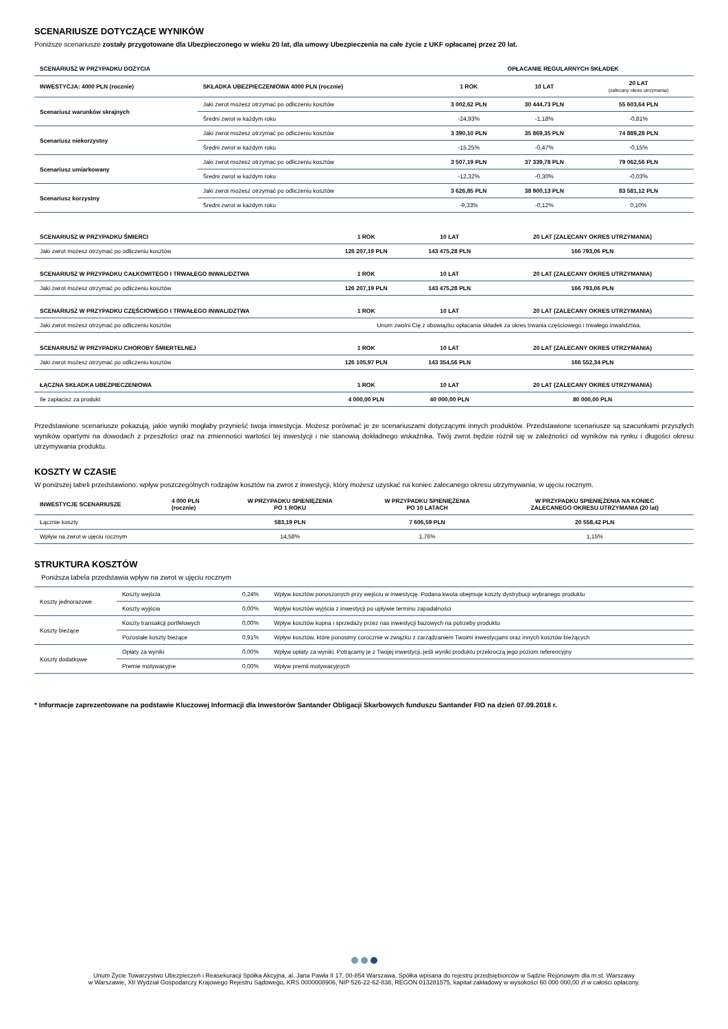SCENARIUSZE DOTYCZĄCE WYNIKÓW
Poniższe scenariusze zostały przygotowane dla Ubezpieczonego w wieku 20 lat, dla umowy Ubezpieczenia na całe życie z UKF opłacanej przez 20 lat.
| SCENARIUSZ W PRZYPADKU DOŻYCIA | | OPŁACANIE REGULARNYCH SKŁADEK | | |
| --- | --- | --- | --- | --- |
| INWESTYCJA: 4000 PLN (rocznie) | SKŁADKA UBEZPIECZENIOWA 4000 PLN (rocznie) | 1 ROK | 10 LAT | 20 LAT (zalecany okres utrzymania) |
| Scenariusz warunków skrajnych | Jaki zwrot możesz otrzymać po odliczeniu kosztów | 3 002,62 PLN | 30 444,73 PLN | 55 603,64 PLN |
| | Średni zwrot w każdym roku | -24,93% | -1,18% | -0,81% |
| Scenariusz niekorzystny | Jaki zwrot możesz otrzymać po odliczeniu kosztów | 3 390,10 PLN | 35 869,35 PLN | 74 889,28 PLN |
| | Średni zwrot w każdym roku | -15,25% | -0,47% | -0,15% |
| Scenariusz umiarkowany | Jaki zwrot możesz otrzymać po odliczeniu kosztów | 3 507,19 PLN | 37 339,78 PLN | 79 062,56 PLN |
| | Średni zwrot w każdym roku | -12,32% | -0,30% | -0,03% |
| Scenariusz korzystny | Jaki zwrot możesz otrzymać po odliczeniu kosztów | 3 626,85 PLN | 38 900,13 PLN | 83 581,12 PLN |
| | Średni zwrot w każdym roku | -9,33% | -0,12% | 0,10% |
| SCENARIUSZ W PRZYPADKU ŚMIERCI | 1 ROK | 10 LAT | 20 LAT (ZALECANY OKRES UTRZYMANIA) |
| --- | --- | --- | --- |
| Jaki zwrot możesz otrzymać po odliczeniu kosztów | 126 207,19 PLN | 143 475,28 PLN | 166 793,06 PLN |
| SCENARIUSZ W PRZYPADKU CAŁKOWITEGO I TRWAŁEGO INWALIDZTWA | 1 ROK | 10 LAT | 20 LAT (ZALECANY OKRES UTRZYMANIA) |
| Jaki zwrot możesz otrzymać po odliczeniu kosztów | 126 207,19 PLN | 143 475,28 PLN | 166 793,06 PLN |
| SCENARIUSZ W PRZYPADKU CZĘŚCIOWEGO I TRWAŁEGO INWALIDZTWA | 1 ROK | 10 LAT | 20 LAT (ZALECANY OKRES UTRZYMANIA) |
| Jaki zwrot możesz otrzymać po odliczeniu kosztów | Unum zwolni Cię z obowiązku opłacania składek za okres trwania częściowego i trwałego inwalidztwa. | | |
| SCENARIUSZ W PRZYPADKU CHOROBY ŚMIERTELNEJ | 1 ROK | 10 LAT | 20 LAT (ZALECANY OKRES UTRZYMANIA) |
| Jaki zwrot możesz otrzymać po odliczeniu kosztów | 126 105,97 PLN | 143 354,56 PLN | 166 552,34 PLN |
| ŁĄCZNA SKŁADKA UBEZPIECZENIOWA | 1 ROK | 10 LAT | 20 LAT (ZALECANY OKRES UTRZYMANIA) |
| Ile zapłacisz za produkt | 4 000,00 PLN | 40 000,00 PLN | 80 000,00 PLN |
Przedstawione scenariusze pokazują, jakie wyniki mogłaby przynieść twoja inwestycja. Możesz porównać je ze scenariuszami dotyczącymi innych produktów. Przedstawione scenariusze są szacunkami przyszłych wyników opartymi na dowodach z przeszłości oraz na zmienności wartości tej inwestycji i nie stanowią dokładnego wskaźnika. Twój zwrot będzie różnił się w zależności od wyników na rynku i długości okresu utrzymywania produktu.
KOSZTY W CZASIE
W poniższej tabeli przedstawiono: wpływ poszczególnych rodzajów kosztów na zwrot z inwestycji, który możesz uzyskać na koniec zalecanego okresu utrzymywania, w ujęciu rocznym.
| INWESTYCJE SCENARIUSZE | 4 000 PLN (rocznie) | W PRZYPADKU SPIENIĘŻENIA PO 1 ROKU | W PRZYPADKU SPIENIĘŻENIA PO 10 LATACH | W PRZYPADKU SPIENIĘŻENIA NA KONIEC ZALECANEGO OKRESU UTRZYMANIA (20 lat) |
| --- | --- | --- | --- | --- |
| Łącznie koszty | | 583,19 PLN | 7 606,59 PLN | 20 558,42 PLN |
| Wpływ na zwrot w ujęciu rocznym | | 14,58% | 1,76% | 1,15% |
STRUKTURA KOSZTÓW
Poniższa tabela przedstawia wpływ na zwrot w ujęciu rocznym
| Koszty jednorazowe | Koszty wejścia | 0,24% | Wpływ kosztów ponoszonych przy wejściu w inwestycję. Podana kwota obejmuje koszty dystrybucji wybranego produktu |
| | Koszty wyjścia | 0,00% | Wpływ kosztów wyjścia z inwestycji po upływie terminu zapadalności |
| Koszty bieżące | Koszty transakcji portfelowych | 0,00% | Wpływ kosztów kupna i sprzedaży przez nas inwestycji bazowych na potrzeby produktu |
| | Pozostałe koszty bieżące | 0,91% | Wpływ kosztów, które ponosimy corocznie w związku z zarządzaniem Twoimi inwestycjami oraz innych kosztów bieżących |
| Koszty dodatkowe | Opłaty za wyniki | 0,00% | Wpływ opłaty za wyniki. Potrącamy je z Twojej inwestycji, jeśli wyniki produktu przekroczą jego poziom referencyjny |
| | Premie motywacyjne | 0,00% | Wpływ premii motywacyjnych |
* Informacje zaprezentowane na podstawie Kluczowej Informacji dla Inwestorów Santander Obligacji Skarbowych funduszu Santander FIO na dzień 07.09.2018 r.
Unum Życie Towarzystwo Ubezpieczeń i Reasekuracji Spółka Akcyjna, al. Jana Pawła II 17, 00-854 Warszawa, Spółka wpisana do rejestru przedsiębiorców w Sądzie Rejonowym dla m.st. Warszawy
w Warszawie, XII Wydział Gospodarczy Krajowego Rejestru Sądowego, KRS 0000008906, NIP 526-22-62-838, REGON 013281575, kapitał zakładowy w wysokości 60 000 000,00 zł w całości opłacony.